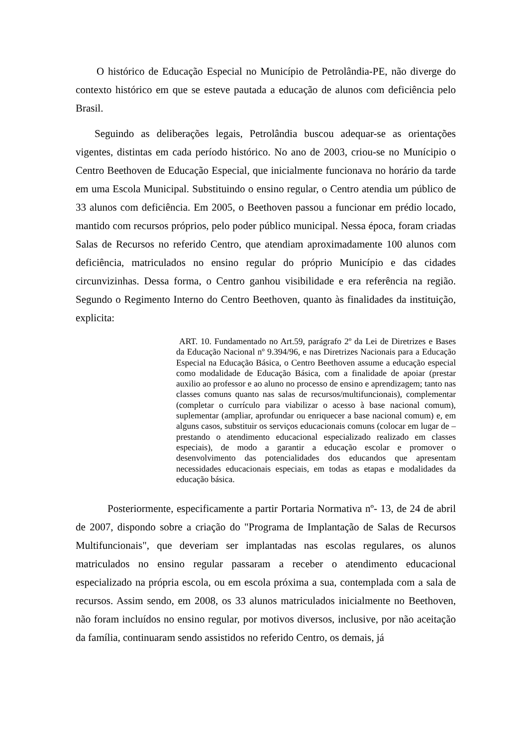O histórico de Educação Especial no Município de Petrolândia-PE, não diverge do contexto histórico em que se esteve pautada a educação de alunos com deficiência pelo Brasil.
Seguindo as deliberações legais, Petrolândia buscou adequar-se as orientações vigentes, distintas em cada período histórico. No ano de 2003, criou-se no Munícipio o Centro Beethoven de Educação Especial, que inicialmente funcionava no horário da tarde em uma Escola Municipal. Substituindo o ensino regular, o Centro atendia um público de 33 alunos com deficiência. Em 2005, o Beethoven passou a funcionar em prédio locado, mantido com recursos próprios, pelo poder público municipal. Nessa época, foram criadas Salas de Recursos no referido Centro, que atendiam aproximadamente 100 alunos com deficiência, matriculados no ensino regular do próprio Município e das cidades circunvizinhas. Dessa forma, o Centro ganhou visibilidade e era referência na região. Segundo o Regimento Interno do Centro Beethoven, quanto às finalidades da instituição, explicita:
ART. 10. Fundamentado no Art.59, parágrafo 2º da Lei de Diretrizes e Bases da Educação Nacional nº 9.394/96, e nas Diretrizes Nacionais para a Educação Especial na Educação Básica, o Centro Beethoven assume a educação especial como modalidade de Educação Básica, com a finalidade de apoiar (prestar auxilio ao professor e ao aluno no processo de ensino e aprendizagem; tanto nas classes comuns quanto nas salas de recursos/multifuncionais), complementar (completar o currículo para viabilizar o acesso à base nacional comum), suplementar (ampliar, aprofundar ou enriquecer a base nacional comum) e, em alguns casos, substituir os serviços educacionais comuns (colocar em lugar de – prestando o atendimento educacional especializado realizado em classes especiais), de modo a garantir a educação escolar e promover o desenvolvimento das potencialidades dos educandos que apresentam necessidades educacionais especiais, em todas as etapas e modalidades da educação básica.
Posteriormente, especificamente a partir Portaria Normativa nº- 13, de 24 de abril de 2007, dispondo sobre a criação do "Programa de Implantação de Salas de Recursos Multifuncionais", que deveriam ser implantadas nas escolas regulares, os alunos matriculados no ensino regular passaram a receber o atendimento educacional especializado na própria escola, ou em escola próxima a sua, contemplada com a sala de recursos. Assim sendo, em 2008, os 33 alunos matriculados inicialmente no Beethoven, não foram incluídos no ensino regular, por motivos diversos, inclusive, por não aceitação da família, continuaram sendo assistidos no referido Centro, os demais, já